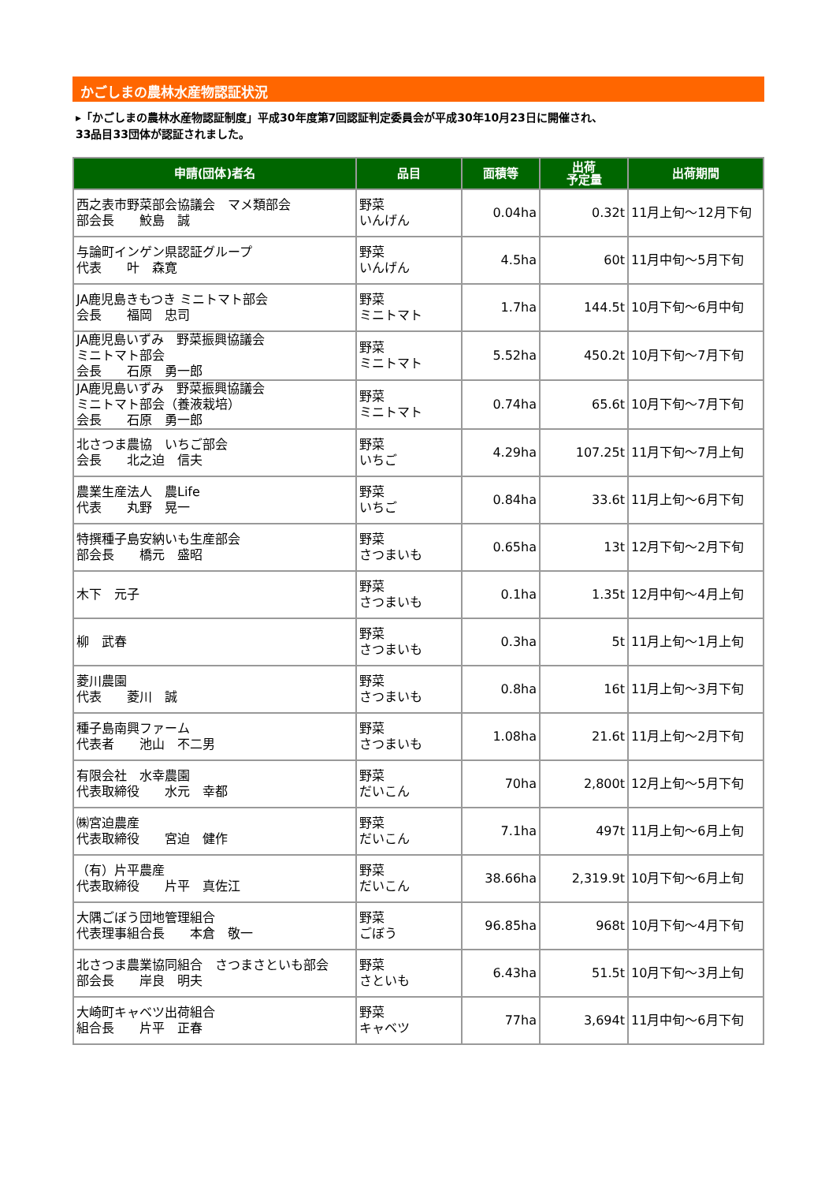かごしまの農林水産物認証状況
▸「かごしまの農林水産物認証制度」平成30年度第7回認証判定委員会が平成30年10月23日に開催され、
33品目33団体が認証されました。
| 申請(団体)者名 | 品目 | 面積等 | 出荷 予定量 | 出荷期間 |
| --- | --- | --- | --- | --- |
| 西之表市野菜部会協議会 マメ類部会 部会長 鮫島 誠 | 野菜 いんげん | 0.04ha | 0.32t | 11月上旬～12月下旬 |
| 与論町インゲン県認証グループ 代表 叶 森寛 | 野菜 いんげん | 4.5ha | 60t | 11月中旬～5月下旬 |
| JA鹿児島きもつき ミニトマト部会 会長 福岡 忠司 | 野菜 ミニトマト | 1.7ha | 144.5t | 10月下旬～6月中旬 |
| JA鹿児島いずみ 野菜振興協議会 ミニトマト部会 会長 石原 勇一郎 | 野菜 ミニトマト | 5.52ha | 450.2t | 10月下旬～7月下旬 |
| JA鹿児島いずみ 野菜振興協議会 ミニトマト部会（養液栽培） 会長 石原 勇一郎 | 野菜 ミニトマト | 0.74ha | 65.6t | 10月下旬～7月下旬 |
| 北さつま農協 いちご部会 会長 北之迫 信夫 | 野菜 いちご | 4.29ha | 107.25t | 11月下旬～7月上旬 |
| 農業生産法人 農Life 代表 丸野 晃一 | 野菜 いちご | 0.84ha | 33.6t | 11月上旬～6月下旬 |
| 特撰種子島安納いも生産部会 部会長 橋元 盛昭 | 野菜 さつまいも | 0.65ha | 13t | 12月下旬～2月下旬 |
| 木下 元子 | 野菜 さつまいも | 0.1ha | 1.35t | 12月中旬～4月上旬 |
| 柳 武春 | 野菜 さつまいも | 0.3ha | 5t | 11月上旬～1月上旬 |
| 菱川農園 代表 菱川 誠 | 野菜 さつまいも | 0.8ha | 16t | 11月上旬～3月下旬 |
| 種子島南興ファーム 代表者 池山 不二男 | 野菜 さつまいも | 1.08ha | 21.6t | 11月上旬～2月下旬 |
| 有限会社 水幸農園 代表取締役 水元 幸都 | 野菜 だいこん | 70ha | 2,800t | 12月上旬～5月下旬 |
| ㈱宮迫農産 代表取締役 宮迫 健作 | 野菜 だいこん | 7.1ha | 497t | 11月上旬～6月上旬 |
| （有）片平農産 代表取締役 片平 真佐江 | 野菜 だいこん | 38.66ha | 2,319.9t | 10月下旬～6月上旬 |
| 大隅ごぼう団地管理組合 代表理事組合長 本倉 敬一 | 野菜 ごぼう | 96.85ha | 968t | 10月下旬～4月下旬 |
| 北さつま農業協同組合 さつまさといも部会 部会長 岸良 明夫 | 野菜 さといも | 6.43ha | 51.5t | 10月下旬～3月上旬 |
| 大崎町キャベツ出荷組合 組合長 片平 正春 | 野菜 キャベツ | 77ha | 3,694t | 11月中旬～6月下旬 |